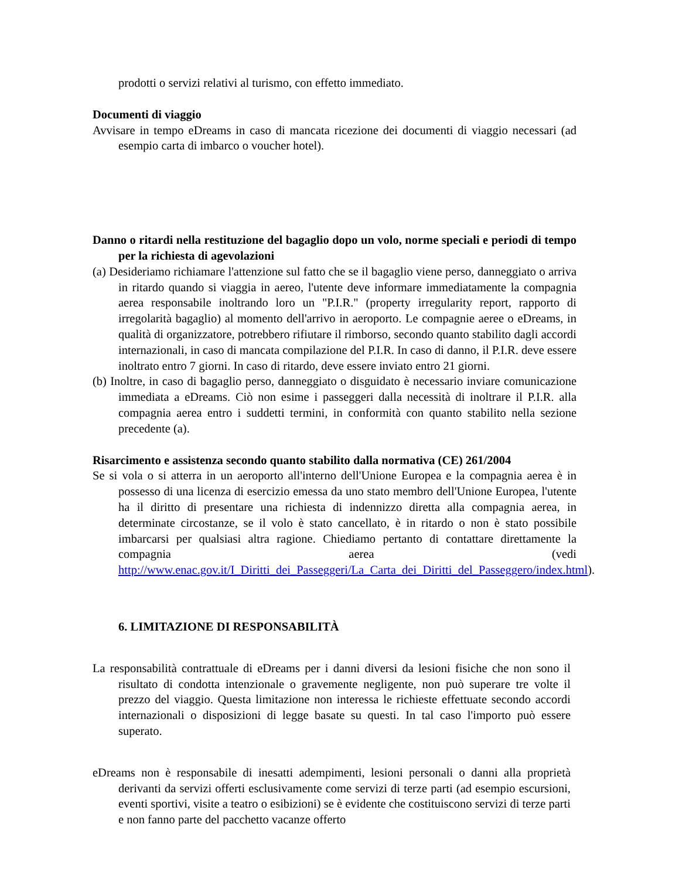prodotti o servizi relativi al turismo, con effetto immediato.
Documenti di viaggio
Avvisare in tempo eDreams in caso di mancata ricezione dei documenti di viaggio necessari (ad esempio carta di imbarco o voucher hotel).
Danno o ritardi nella restituzione del bagaglio dopo un volo, norme speciali e periodi di tempo per la richiesta di agevolazioni
(a) Desideriamo richiamare l'attenzione sul fatto che se il bagaglio viene perso, danneggiato o arriva in ritardo quando si viaggia in aereo, l'utente deve informare immediatamente la compagnia aerea responsabile inoltrando loro un "P.I.R." (property irregularity report, rapporto di irregolarità bagaglio) al momento dell'arrivo in aeroporto. Le compagnie aeree o eDreams, in qualità di organizzatore, potrebbero rifiutare il rimborso, secondo quanto stabilito dagli accordi internazionali, in caso di mancata compilazione del P.I.R. In caso di danno, il P.I.R. deve essere inoltrato entro 7 giorni. In caso di ritardo, deve essere inviato entro 21 giorni.
(b) Inoltre, in caso di bagaglio perso, danneggiato o disguidato è necessario inviare comunicazione immediata a eDreams. Ciò non esime i passeggeri dalla necessità di inoltrare il P.I.R. alla compagnia aerea entro i suddetti termini, in conformità con quanto stabilito nella sezione precedente (a).
Risarcimento e assistenza secondo quanto stabilito dalla normativa (CE) 261/2004
Se si vola o si atterra in un aeroporto all'interno dell'Unione Europea e la compagnia aerea è in possesso di una licenza di esercizio emessa da uno stato membro dell'Unione Europea, l'utente ha il diritto di presentare una richiesta di indennizzo diretta alla compagnia aerea, in determinate circostanze, se il volo è stato cancellato, è in ritardo o non è stato possibile imbarcarsi per qualsiasi altra ragione. Chiediamo pertanto di contattare direttamente la compagnia aerea (vedi http://www.enac.gov.it/I_Diritti_dei_Passeggeri/La_Carta_dei_Diritti_del_Passeggero/index.html).
6. LIMITAZIONE DI RESPONSABILITÀ
La responsabilità contrattuale di eDreams per i danni diversi da lesioni fisiche che non sono il risultato di condotta intenzionale o gravemente negligente, non può superare tre volte il prezzo del viaggio. Questa limitazione non interessa le richieste effettuate secondo accordi internazionali o disposizioni di legge basate su questi. In tal caso l'importo può essere superato.
eDreams non è responsabile di inesatti adempimenti, lesioni personali o danni alla proprietà derivanti da servizi offerti esclusivamente come servizi di terze parti (ad esempio escursioni, eventi sportivi, visite a teatro o esibizioni) se è evidente che costituiscono servizi di terze parti e non fanno parte del pacchetto vacanze offerto